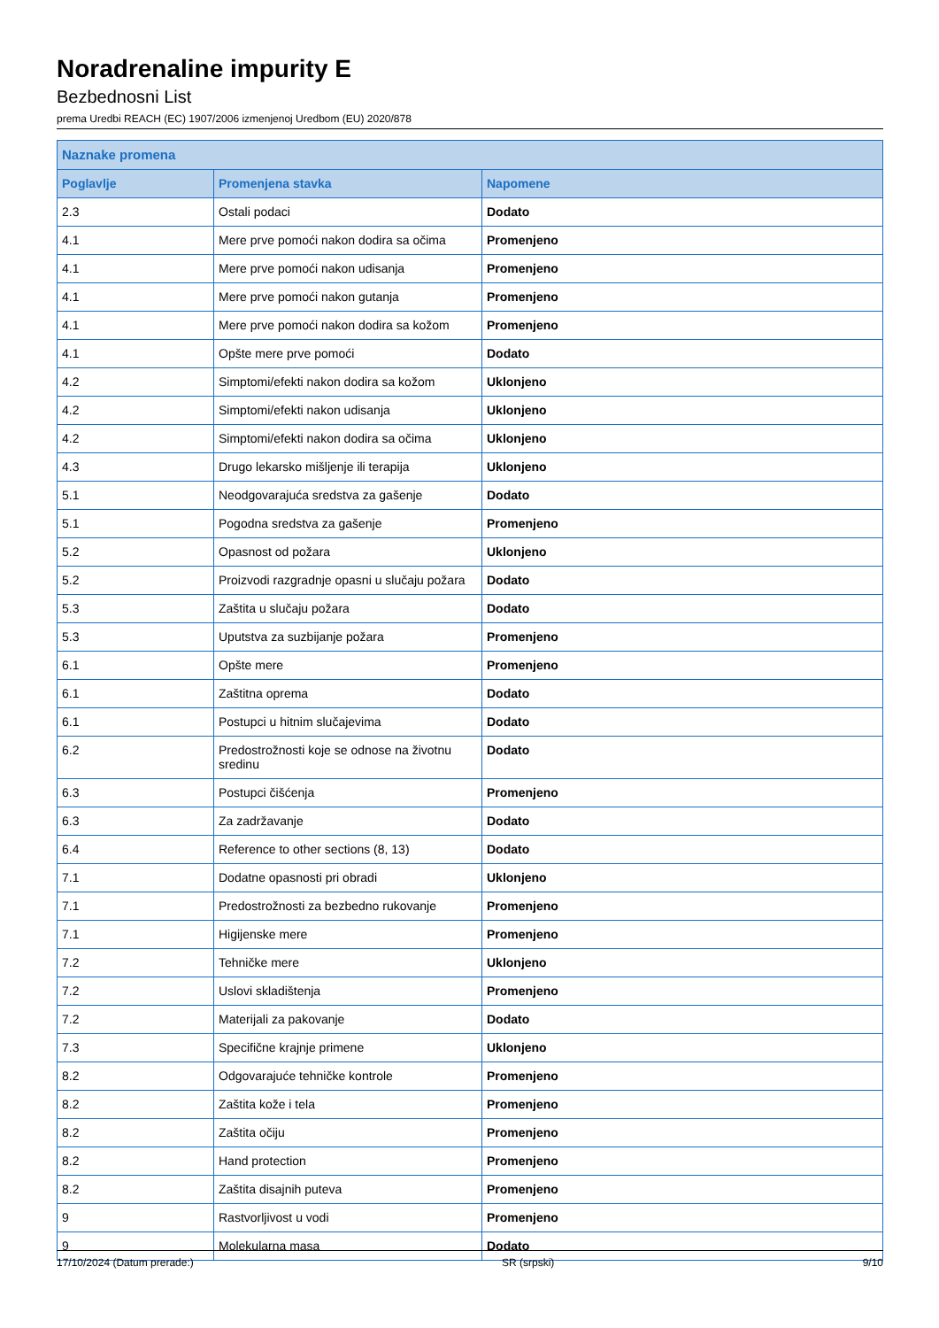Noradrenaline impurity E
Bezbednosni List
prema Uredbi REACH (EC) 1907/2006 izmenjenoj Uredbom (EU) 2020/878
| Naznake promena | | |
| --- | --- | --- |
| Poglavlje | Promenjena stavka | Napomene |
| 2.3 | Ostali podaci | Dodato |
| 4.1 | Mere prve pomoći nakon dodira sa očima | Promenjeno |
| 4.1 | Mere prve pomoći nakon udisanja | Promenjeno |
| 4.1 | Mere prve pomoći nakon gutanja | Promenjeno |
| 4.1 | Mere prve pomoći nakon dodira sa kožom | Promenjeno |
| 4.1 | Opšte mere prve pomoći | Dodato |
| 4.2 | Simptomi/efekti nakon dodira sa kožom | Uklonjeno |
| 4.2 | Simptomi/efekti nakon udisanja | Uklonjeno |
| 4.2 | Simptomi/efekti nakon dodira sa očima | Uklonjeno |
| 4.3 | Drugo lekarsko mišljenje ili terapija | Uklonjeno |
| 5.1 | Neodgovarajuća sredstva za gašenje | Dodato |
| 5.1 | Pogodna sredstva za gašenje | Promenjeno |
| 5.2 | Opasnost od požara | Uklonjeno |
| 5.2 | Proizvodi razgradnje opasni u slučaju požara | Dodato |
| 5.3 | Zaštita u slučaju požara | Dodato |
| 5.3 | Uputstva za suzbijanje požara | Promenjeno |
| 6.1 | Opšte mere | Promenjeno |
| 6.1 | Zaštitna oprema | Dodato |
| 6.1 | Postupci u hitnim slučajevima | Dodato |
| 6.2 | Predostrožnosti koje se odnose na životnu sredinu | Dodato |
| 6.3 | Postupci čišćenja | Promenjeno |
| 6.3 | Za zadržavanje | Dodato |
| 6.4 | Reference to other sections (8, 13) | Dodato |
| 7.1 | Dodatne opasnosti pri obradi | Uklonjeno |
| 7.1 | Predostrožnosti za bezbedno rukovanje | Promenjeno |
| 7.1 | Higijenske mere | Promenjeno |
| 7.2 | Tehničke mere | Uklonjeno |
| 7.2 | Uslovi skladištenja | Promenjeno |
| 7.2 | Materijali za pakovanje | Dodato |
| 7.3 | Specifične krajnje primene | Uklonjeno |
| 8.2 | Odgovarajuće tehničke kontrole | Promenjeno |
| 8.2 | Zaštita kože i tela | Promenjeno |
| 8.2 | Zaštita očiju | Promenjeno |
| 8.2 | Hand protection | Promenjeno |
| 8.2 | Zaštita disajnih puteva | Promenjeno |
| 9 | Rastvorljivost u vodi | Promenjeno |
| 9 | Molekularna masa | Dodato |
17/10/2024 (Datum prerade:) SR (srpski) 9/10